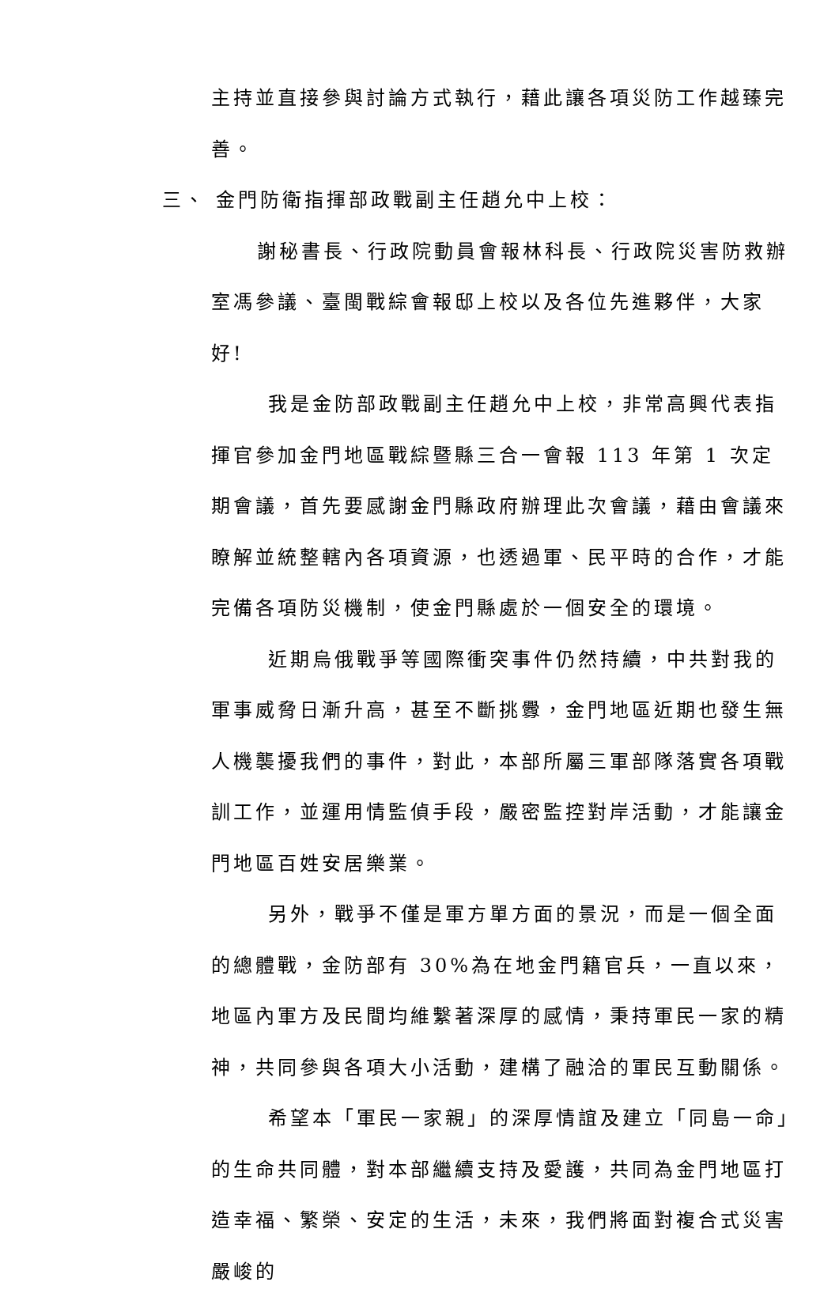主持並直接參與討論方式執行，藉此讓各項災防工作越臻完善。
三、 金門防衛指揮部政戰副主任趙允中上校：
謝秘書長、行政院動員會報林科長、行政院災害防救辦室馮參議、臺閩戰綜會報邸上校以及各位先進夥伴，大家好!
我是金防部政戰副主任趙允中上校，非常高興代表指揮官參加金門地區戰綜暨縣三合一會報 113 年第 1 次定期會議，首先要感謝金門縣政府辦理此次會議，藉由會議來瞭解並統整轄內各項資源，也透過軍、民平時的合作，才能完備各項防災機制，使金門縣處於一個安全的環境。
近期烏俄戰爭等國際衝突事件仍然持續，中共對我的軍事威脅日漸升高，甚至不斷挑釁，金門地區近期也發生無人機襲擾我們的事件，對此，本部所屬三軍部隊落實各項戰訓工作，並運用情監偵手段，嚴密監控對岸活動，才能讓金門地區百姓安居樂業。
另外，戰爭不僅是軍方單方面的景況，而是一個全面的總體戰，金防部有 30%為在地金門籍官兵，一直以來，地區內軍方及民間均維繫著深厚的感情，秉持軍民一家的精神，共同參與各項大小活動，建構了融洽的軍民互動關係。
希望本「軍民一家親」的深厚情誼及建立「同島一命」的生命共同體，對本部繼續支持及愛護，共同為金門地區打造幸福、繁榮、安定的生活，未來，我們將面對複合式災害嚴峻的